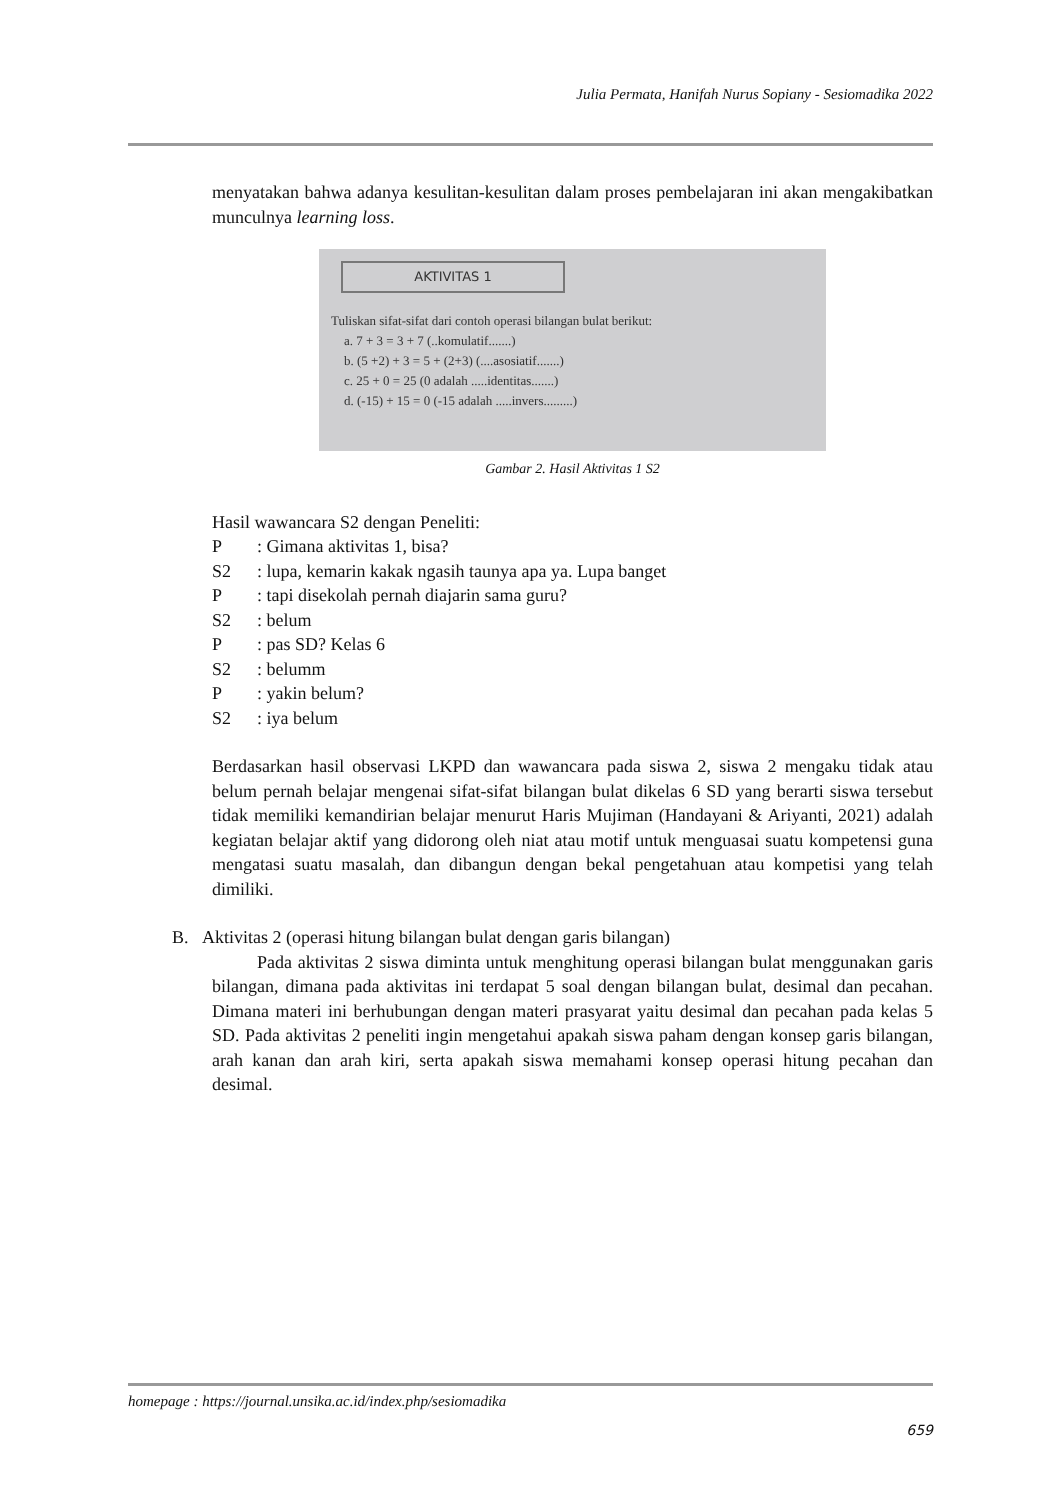Julia Permata, Hanifah Nurus Sopiany - Sesiomadika 2022
menyatakan bahwa adanya kesulitan-kesulitan dalam proses pembelajaran ini akan mengakibatkan munculnya learning loss.
AKTIVITAS 1
Tuliskan sifat-sifat dari contoh operasi bilangan bulat berikut:
a. 7 + 3 = 3 + 7 (..komulatif.......)
b. (5 +2) + 3 = 5 + (2+3) (....asosiatif.......)
c. 25 + 0 = 25 (0 adalah .....identitas.......)
d. (-15) + 15 = 0 (-15 adalah .....invers.........)
Gambar 2. Hasil Aktivitas 1 S2
Hasil wawancara S2 dengan Peneliti:
| P | : Gimana aktivitas 1, bisa? |
| S2 | : lupa, kemarin kakak ngasih taunya apa ya. Lupa banget |
| P | : tapi disekolah pernah diajarin sama guru? |
| S2 | : belum |
| P | : pas SD? Kelas 6 |
| S2 | : belumm |
| P | : yakin belum? |
| S2 | : iya belum |
Berdasarkan hasil observasi LKPD dan wawancara pada siswa 2, siswa 2 mengaku tidak atau belum pernah belajar mengenai sifat-sifat bilangan bulat dikelas 6 SD yang berarti siswa tersebut tidak memiliki kemandirian belajar menurut Haris Mujiman (Handayani & Ariyanti, 2021) adalah kegiatan belajar aktif yang didorong oleh niat atau motif untuk menguasai suatu kompetensi guna mengatasi suatu masalah, dan dibangun dengan bekal pengetahuan atau kompetisi yang telah dimiliki.
B. Aktivitas 2 (operasi hitung bilangan bulat dengan garis bilangan)
Pada aktivitas 2 siswa diminta untuk menghitung operasi bilangan bulat menggunakan garis bilangan, dimana pada aktivitas ini terdapat 5 soal dengan bilangan bulat, desimal dan pecahan. Dimana materi ini berhubungan dengan materi prasyarat yaitu desimal dan pecahan pada kelas 5 SD. Pada aktivitas 2 peneliti ingin mengetahui apakah siswa paham dengan konsep garis bilangan, arah kanan dan arah kiri, serta apakah siswa memahami konsep operasi hitung pecahan dan desimal.
homepage : https://journal.unsika.ac.id/index.php/sesiomadika
659